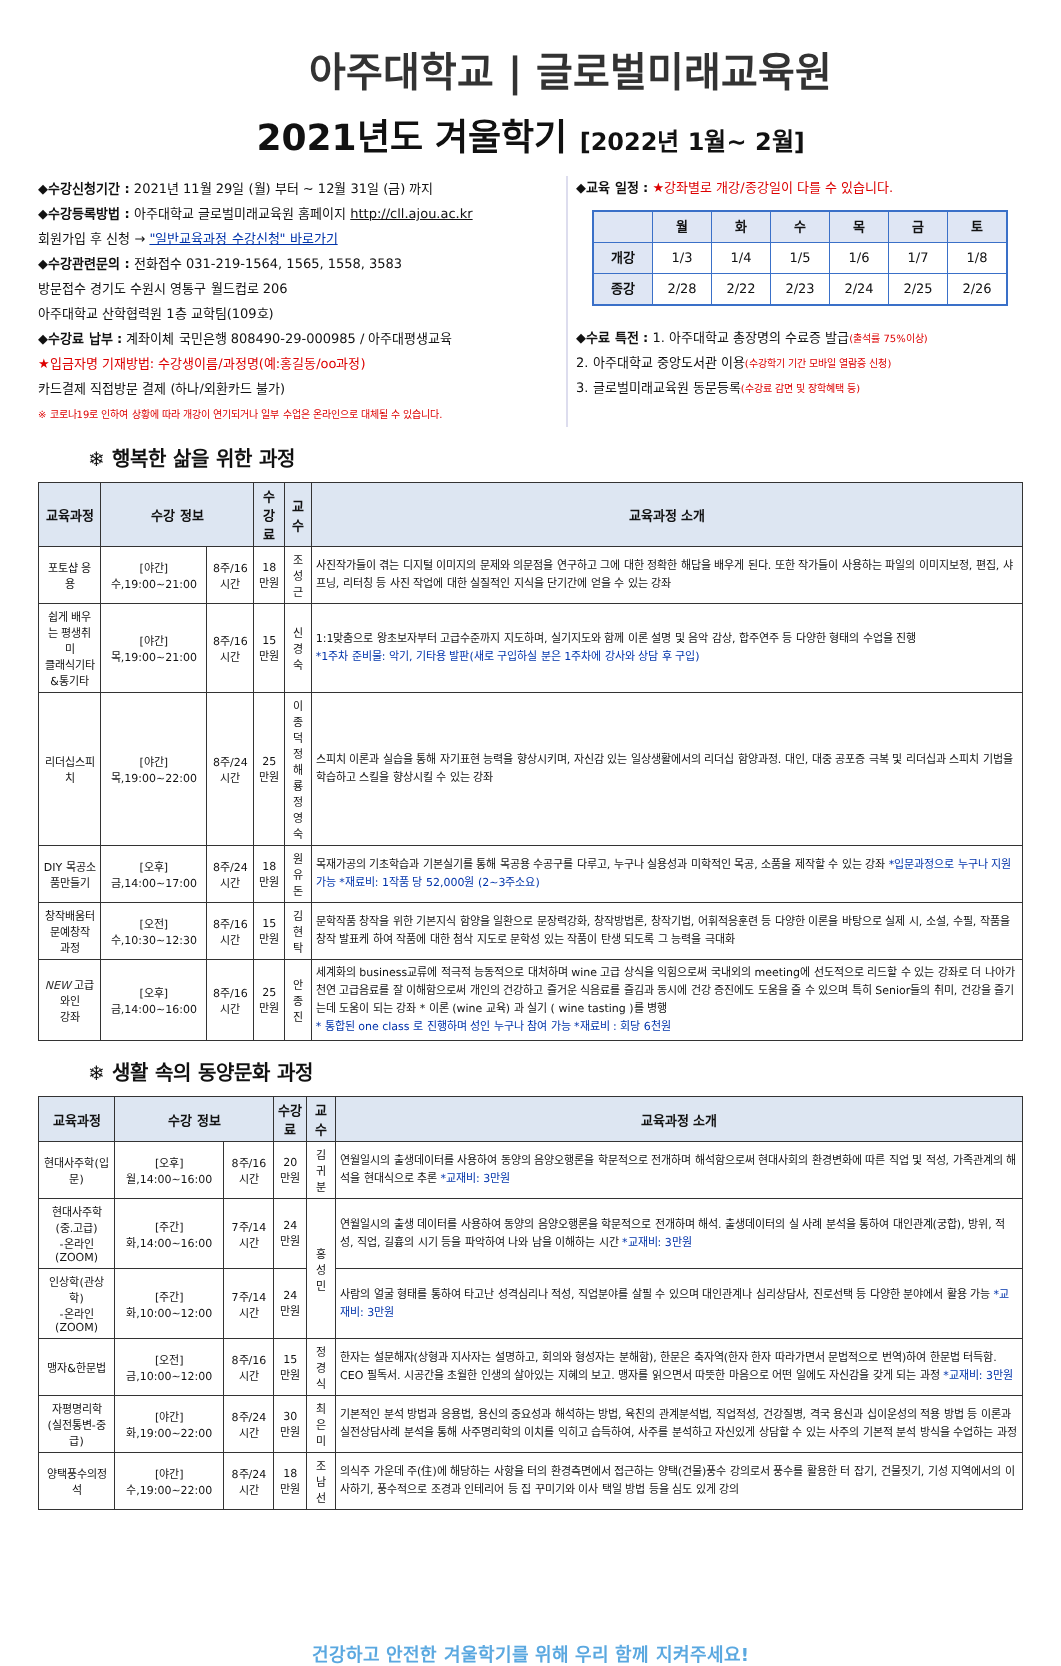아주대학교 | 글로벌미래교육원
2021년도 겨울학기 [2022년 1월~ 2월]
◆수강신청기간 : 2021년 11월 29일 (월) 부터 ~ 12월 31일 (금) 까지
◆수강등록방법 : 아주대학교 글로벌미래교육원 홈페이지 http://cll.ajou.ac.kr
회원가입 후 신청 → "일반교육과정 수강신청" 바로가기
◆수강관련문의 : 전화접수 031-219-1564, 1565, 1558, 3583
방문접수 경기도 수원시 영통구 월드컵로 206
아주대학교 산학협력원 1층 교학팀(109호)
◆수강료 납부 : 계좌이체 국민은행 808490-29-000985 / 아주대평생교육
★입금자명 기재방법: 수강생이름/과정명(예:홍길동/oo과정)
카드결제 직접방문 결제 (하나/외환카드 불가)
※ 코로나19로 인하여 상황에 따라 개강이 연기되거나 일부 수업은 온라인으로 대체될 수 있습니다.
◆교육 일정 : ★강좌별로 개강/종강일이 다를 수 있습니다.
| | 월 | 화 | 수 | 목 | 금 | 토 |
| --- | --- | --- | --- | --- | --- | --- |
| 개강 | 1/3 | 1/4 | 1/5 | 1/6 | 1/7 | 1/8 |
| 종강 | 2/28 | 2/22 | 2/23 | 2/24 | 2/25 | 2/26 |
◆수료 특전 : 1. 아주대학교 총장명의 수료증 발급(출석률 75%이상)
2. 아주대학교 중앙도서관 이용(수강학기 기간 모바일 열람증 신청)
3. 글로벌미래교육원 동문등록(수강료 감면 및 장학혜택 등)
❄ 행복한 삶을 위한 과정
| 교육과정 | 수강 정보 | | 수강료 | 교수 | 교육과정 소개 |
| --- | --- | --- | --- | --- | --- |
| 포토샵 응용 | [야간]수,19:00~21:00 | 8주/16시간 | 18만원 | 조성근 | 사진작가들이 겪는 디지털 이미지의 문제와 의문점을 연구하고 그에 대한 정확한 해답을 배우게 된다. 또한 작가들이 사용하는 파일의 이미지보정, 편집, 샤프닝, 리터칭 등 사진 작업에 대한 실질적인 지식을 단기간에 얻을 수 있는 강좌 |
| 쉽게 배우는 평생취미 클래식기타&통기타 | [야간]목,19:00~21:00 | 8주/16시간 | 15만원 | 신경숙 | 1:1맞춤으로 왕초보자부터 고급수준까지 지도하며, 실기지도와 함께 이론 설명 및 음악 감상, 합주연주 등 다양한 형태의 수업을 진행 *1주차 준비물: 악기, 기타용 발판(새로 구입하실 분은 1주차에 강사와 상담 후 구입) |
| 리더십스피치 | [야간]목,19:00~22:00 | 8주/24시간 | 25만원 | 이종덕 정해룡 정영숙 | 스피치 이론과 실습을 통해 자기표현 능력을 향상시키며, 자신감 있는 일상생활에서의 리더십 함양과정. 대인, 대중 공포증 극복 및 리더십과 스피치 기법을 학습하고 스킬을 향상시킬 수 있는 강좌 |
| DIY 목공소품만들기 | [오후]금,14:00~17:00 | 8주/24시간 | 18만원 | 원유돈 | 목재가공의 기초학습과 기본실기를 통해 목공용 수공구를 다루고, 누구나 실용성과 미학적인 목공, 소품을 제작할 수 있는 강좌 *입문과정으로 누구나 지원 가능 *재료비: 1작품 당 52,000원 (2~3주소요) |
| 창작배움터 문예창작 과정 | [오전]수,10:30~12:30 | 8주/16시간 | 15만원 | 김현탁 | 문학작품 창작을 위한 기본지식 함양을 일환으로 문장력강화, 창작방법론, 창작기법, 어휘적응훈련 등 다양한 이론을 바탕으로 실제 시, 소설, 수필, 작품을 창작 발표케 하여 작품에 대한 첨삭 지도로 문학성 있는 작품이 탄생 되도록 그 능력을 극대화 |
| NEW 고급 와인 강좌 | [오후]금,14:00~16:00 | 8주/16시간 | 25만원 | 안종진 | 세계화의 business교류에 적극적 능동적으로 대처하며 wine 고급 상식을 익힘으로써 국내외의 meeting에 선도적으로 리드할 수 있는 강좌로 더 나아가 천연 고급음료를 잘 이해함으로써 개인의 건강하고 즐거운 식음료를 즐김과 동시에 건강 증진에도 도움을 줄 수 있으며 특히 Senior들의 취미, 건강을 즐기는데 도움이 되는 강좌 * 이론 (wine 교육) 과 실기 ( wine tasting )를 병행 * 통합된 one class 로 진행하며 성인 누구나 참여 가능 *재료비 : 회당 6천원 |
❄ 생활 속의 동양문화 과정
| 교육과정 | 수강 정보 | | 수강료 | 교수 | 교육과정 소개 |
| --- | --- | --- | --- | --- | --- |
| 현대사주학(입문) | [오후]월,14:00~16:00 | 8주/16시간 | 20만원 | 김귀분 | 연월일시의 출생데이터를 사용하여 동양의 음양오행론을 학문적으로 전개하며 해석함으로써 현대사회의 환경변화에 따른 직업 및 적성, 가족관계의 해석을 현대식으로 추론 *교재비: 3만원 |
| 현대사주학(중.고급) -온라인(ZOOM) | [주간]화,14:00~16:00 | 7주/14시간 | 24만원 | 홍성민 | 연월일시의 출생 데이터를 사용하여 동양의 음양오행론을 학문적으로 전개하며 해석. 출생데이터의 실 사례 분석을 통하여 대인관계(궁합), 방위, 적성, 직업, 길흉의 시기 등을 파악하여 나와 남을 이해하는 시간 *교재비: 3만원 |
| 인상학(관상학) -온라인(ZOOM) | [주간]화,10:00~12:00 | 7주/14시간 | 24만원 | | 사람의 얼굴 형태를 통하여 타고난 성격심리나 적성, 직업분야를 살필 수 있으며 대인관계나 심리상담사, 진로선택 등 다양한 분야에서 활용 가능 *교재비: 3만원 |
| 맹자&한문법 | [오전]금,10:00~12:00 | 8주/16시간 | 15만원 | 정경식 | 한자는 설문해자(상형과 지사자는 설명하고, 회의와 형성자는 분해함), 한문은 축자역(한자 한자 따라가면서 문법적으로 번역)하여 한문법 터득함. CEO 필독서. 시공간을 초월한 인생의 살아있는 지혜의 보고. 맹자를 읽으면서 따뜻한 마음으로 어떤 일에도 자신감을 갖게 되는 과정 *교재비: 3만원 |
| 자평명리학 (실전통변-중급) | [야간]화,19:00~22:00 | 8주/24시간 | 30만원 | 최은미 | 기본적인 분석 방법과 응용법, 용신의 중요성과 해석하는 방법, 육친의 관계분석법, 직업적성, 건강질병, 격국 용신과 십이운성의 적용 방법 등 이론과 실전상담사례 분석을 통해 사주명리학의 이치를 익히고 습득하여, 사주를 분석하고 자신있게 상담할 수 있는 사주의 기본적 분석 방식을 수업하는 과정 |
| 양택풍수의정석 | [야간]수,19:00~22:00 | 8주/24시간 | 18만원 | 조남선 | 의식주 가운데 주(住)에 해당하는 사항을 터의 환경측면에서 접근하는 양택(건물)풍수 강의로서 풍수를 활용한 터 잡기, 건물짓기, 기성 지역에서의 이사하기, 풍수적으로 조경과 인테리어 등 집 꾸미기와 이사 택일 방법 등을 심도 있게 강의 |
건강하고 안전한 겨울학기를 위해 우리 함께 지켜주세요!